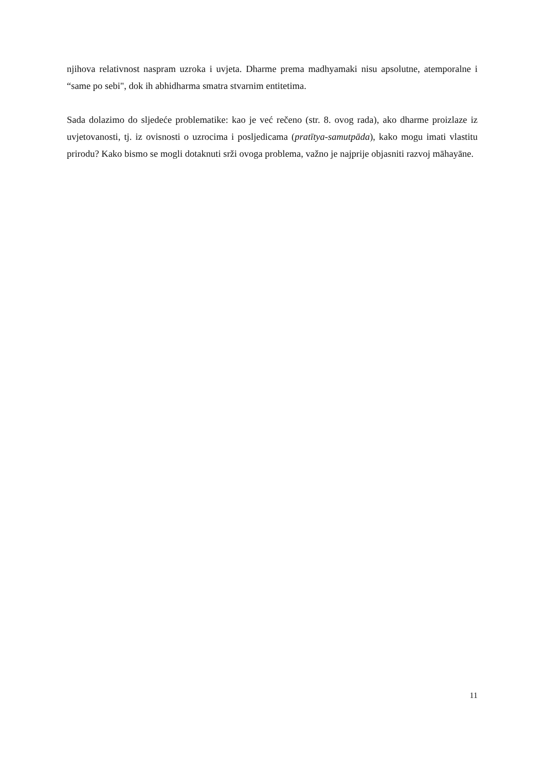njihova relativnost naspram uzroka i uvjeta. Dharme prema madhyamaki nisu apsolutne, atemporalne i “same po sebi", dok ih abhidharma smatra stvarnim entitetima.
Sada dolazimo do sljedeće problematike: kao je već rečeno (str. 8. ovog rada), ako dharme proizlaze iz uvjetovanosti, tj. iz ovisnosti o uzrocima i posljedicama (pratītya-samutpāda), kako mogu imati vlastitu prirodu? Kako bismo se mogli dotaknuti srži ovoga problema, važno je najprije objasniti razvoj māhayāne.
11